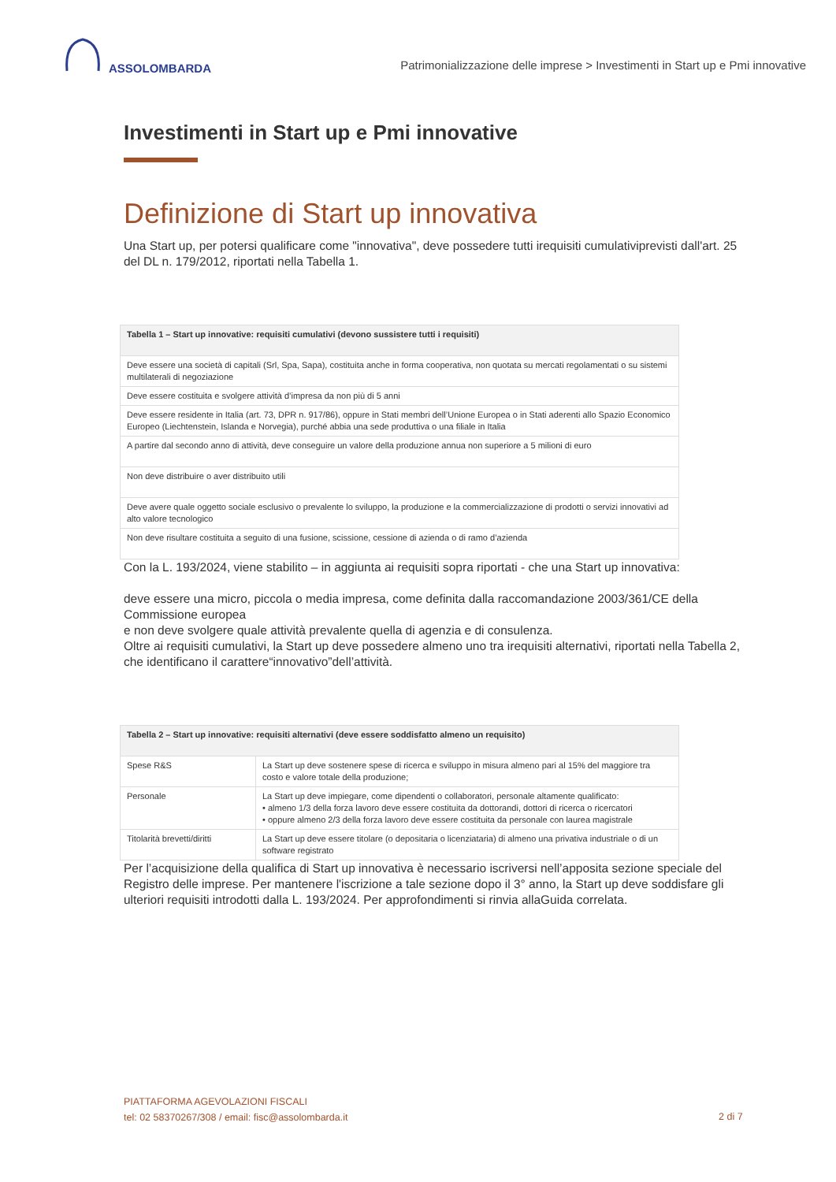ASSOLOMBARDA
Patrimonializzazione delle imprese > Investimenti in Start up e Pmi innovative
Investimenti in Start up e Pmi innovative
Definizione di Start up innovativa
Una Start up, per potersi qualificare come "innovativa", deve possedere tutti irequisiti cumulativiprevisti dall'art. 25 del DL n. 179/2012, riportati nella Tabella 1.
| Tabella 1 – Start up innovative: requisiti cumulativi (devono sussistere tutti i requisiti) |
| --- |
| Deve essere una società di capitali (Srl, Spa, Sapa), costituita anche in forma cooperativa, non quotata su mercati regolamentati o su sistemi multilaterali di negoziazione |
| Deve essere costituita e svolgere attività d’impresa da non più di 5 anni |
| Deve essere residente in Italia (art. 73, DPR n. 917/86), oppure in Stati membri dell’Unione Europea o in Stati aderenti allo Spazio Economico Europeo (Liechtenstein, Islanda e Norvegia), purché abbia una sede produttiva o una filiale in Italia |
| A partire dal secondo anno di attività, deve conseguire un valore della produzione annua non superiore a 5 milioni di euro |
| Non deve distribuire o aver distribuito utili |
| Deve avere quale oggetto sociale esclusivo o prevalente lo sviluppo, la produzione e la commercializzazione di prodotti o servizi innovativi ad alto valore tecnologico |
| Non deve risultare costituita a seguito di una fusione, scissione, cessione di azienda o di ramo d’azienda |
Con la L. 193/2024, viene stabilito – in aggiunta ai requisiti sopra riportati - che una Start up innovativa:
deve essere una micro, piccola o media impresa, come definita dalla raccomandazione 2003/361/CE della Commissione europea
e non deve svolgere quale attività prevalente quella di agenzia e di consulenza.
Oltre ai requisiti cumulativi, la Start up deve possedere almeno uno tra irequisiti alternativi, riportati nella Tabella 2, che identificano il carattere“innovativo”dell’attività.
| Tabella 2 – Start up innovative: requisiti alternativi (deve essere soddisfatto almeno un requisito) | |
| --- | --- |
| Spese R&S | La Start up deve sostenere spese di ricerca e sviluppo in misura almeno pari al 15% del maggiore tra costo e valore totale della produzione; |
| Personale | La Start up deve impiegare, come dipendenti o collaboratori, personale altamente qualificato: • almeno 1/3 della forza lavoro deve essere costituita da dottorandi, dottori di ricerca o ricercatori • oppure almeno 2/3 della forza lavoro deve essere costituita da personale con laurea magistrale |
| Titolarità brevetti/diritti | La Start up deve essere titolare (o depositaria o licenziataria) di almeno una privativa industriale o di un software registrato |
Per l’acquisizione della qualifica di Start up innovativa è necessario iscriversi nell’apposita sezione speciale del Registro delle imprese. Per mantenere l'iscrizione a tale sezione dopo il 3° anno, la Start up deve soddisfare gli ulteriori requisiti introdotti dalla L. 193/2024. Per approfondimenti si rinvia allaGuida correlata.
PIATTAFORMA AGEVOLAZIONI FISCALI
tel: 02 58370267/308 / email: fisc@assolombarda.it
2 di 7